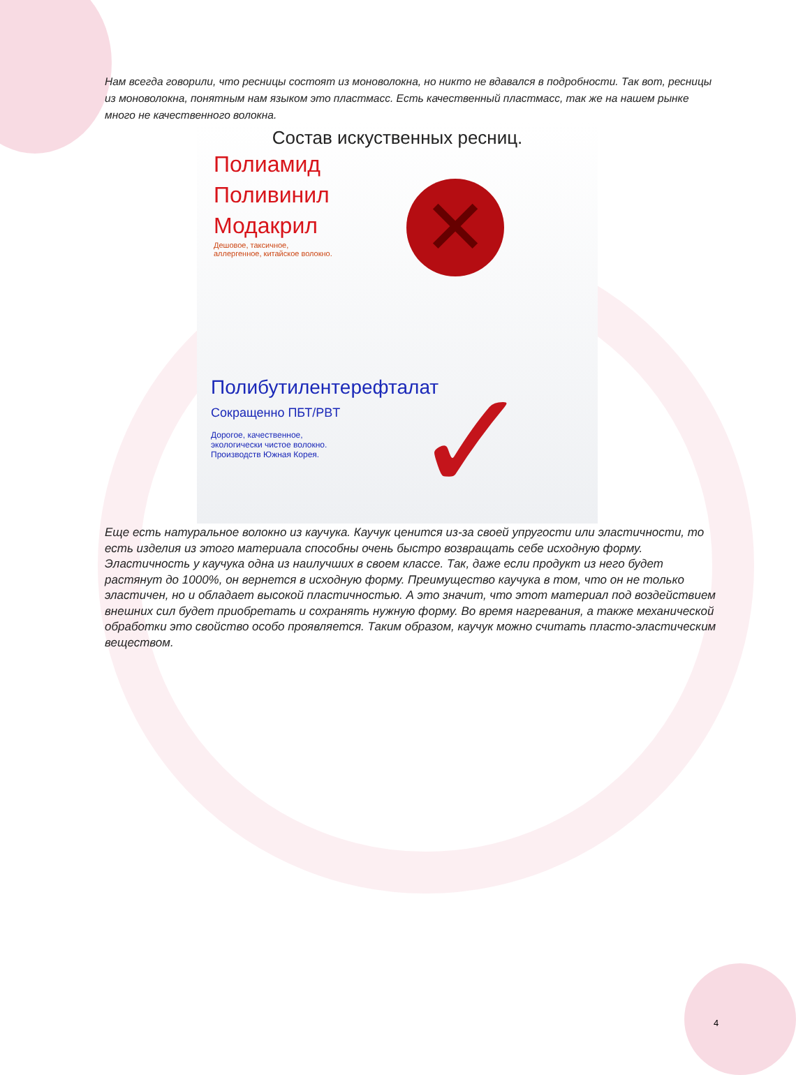Нам всегда говорили, что ресницы состоят из моноволокна, но никто не вдавался в подробности. Так вот, ресницы из моноволокна, понятным нам языком это пластмасс. Есть качественный пластмасс, так же на нашем рынке много не качественного волокна.
Состав искуственных ресниц.
Полиамид
Поливинил
Модакрил
Дешовое, таксичное,
аллергенное, китайское волокно.
✕
Полибутилентерефталат
Сокращенно ПБТ/PBT
Дорогое, качественное,
экологически чистое волокно.
Производств Южная Корея.
✓
Еще есть натуральное волокно из каучука. Каучук ценится из-за своей упругости или эластичности, то есть изделия из этого материала способны очень быстро возвращать себе исходную форму. Эластичность у каучука одна из наилучших в своем классе. Так, даже если продукт из него будет растянут до 1000%, он вернется в исходную форму. Преимущество каучука в том, что он не только эластичен, но и обладает высокой пластичностью. А это значит, что этот материал под воздействием внешних сил будет приобретать и сохранять нужную форму. Во время нагревания, а также механической обработки это свойство особо проявляется. Таким образом, каучук можно считать пласто-эластическим веществом.
4